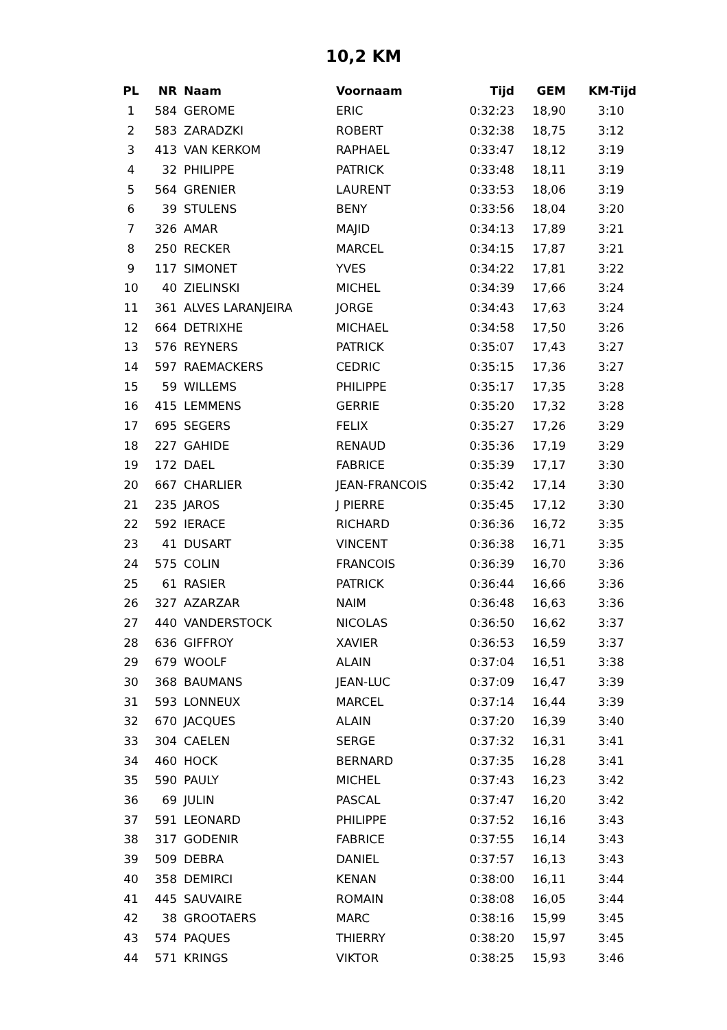10,2 KM
| PL | NR | Naam | Voornaam | Tijd | GEM | KM-Tijd |
| --- | --- | --- | --- | --- | --- | --- |
| 1 | 584 | GEROME | ERIC | 0:32:23 | 18,90 | 3:10 |
| 2 | 583 | ZARADZKI | ROBERT | 0:32:38 | 18,75 | 3:12 |
| 3 | 413 | VAN KERKOM | RAPHAEL | 0:33:47 | 18,12 | 3:19 |
| 4 | 32 | PHILIPPE | PATRICK | 0:33:48 | 18,11 | 3:19 |
| 5 | 564 | GRENIER | LAURENT | 0:33:53 | 18,06 | 3:19 |
| 6 | 39 | STULENS | BENY | 0:33:56 | 18,04 | 3:20 |
| 7 | 326 | AMAR | MAJID | 0:34:13 | 17,89 | 3:21 |
| 8 | 250 | RECKER | MARCEL | 0:34:15 | 17,87 | 3:21 |
| 9 | 117 | SIMONET | YVES | 0:34:22 | 17,81 | 3:22 |
| 10 | 40 | ZIELINSKI | MICHEL | 0:34:39 | 17,66 | 3:24 |
| 11 | 361 | ALVES LARANJEIRA | JORGE | 0:34:43 | 17,63 | 3:24 |
| 12 | 664 | DETRIXHE | MICHAEL | 0:34:58 | 17,50 | 3:26 |
| 13 | 576 | REYNERS | PATRICK | 0:35:07 | 17,43 | 3:27 |
| 14 | 597 | RAEMACKERS | CEDRIC | 0:35:15 | 17,36 | 3:27 |
| 15 | 59 | WILLEMS | PHILIPPE | 0:35:17 | 17,35 | 3:28 |
| 16 | 415 | LEMMENS | GERRIE | 0:35:20 | 17,32 | 3:28 |
| 17 | 695 | SEGERS | FELIX | 0:35:27 | 17,26 | 3:29 |
| 18 | 227 | GAHIDE | RENAUD | 0:35:36 | 17,19 | 3:29 |
| 19 | 172 | DAEL | FABRICE | 0:35:39 | 17,17 | 3:30 |
| 20 | 667 | CHARLIER | JEAN-FRANCOIS | 0:35:42 | 17,14 | 3:30 |
| 21 | 235 | JAROS | J PIERRE | 0:35:45 | 17,12 | 3:30 |
| 22 | 592 | IERACE | RICHARD | 0:36:36 | 16,72 | 3:35 |
| 23 | 41 | DUSART | VINCENT | 0:36:38 | 16,71 | 3:35 |
| 24 | 575 | COLIN | FRANCOIS | 0:36:39 | 16,70 | 3:36 |
| 25 | 61 | RASIER | PATRICK | 0:36:44 | 16,66 | 3:36 |
| 26 | 327 | AZARZAR | NAIM | 0:36:48 | 16,63 | 3:36 |
| 27 | 440 | VANDERSTOCK | NICOLAS | 0:36:50 | 16,62 | 3:37 |
| 28 | 636 | GIFFROY | XAVIER | 0:36:53 | 16,59 | 3:37 |
| 29 | 679 | WOOLF | ALAIN | 0:37:04 | 16,51 | 3:38 |
| 30 | 368 | BAUMANS | JEAN-LUC | 0:37:09 | 16,47 | 3:39 |
| 31 | 593 | LONNEUX | MARCEL | 0:37:14 | 16,44 | 3:39 |
| 32 | 670 | JACQUES | ALAIN | 0:37:20 | 16,39 | 3:40 |
| 33 | 304 | CAELEN | SERGE | 0:37:32 | 16,31 | 3:41 |
| 34 | 460 | HOCK | BERNARD | 0:37:35 | 16,28 | 3:41 |
| 35 | 590 | PAULY | MICHEL | 0:37:43 | 16,23 | 3:42 |
| 36 | 69 | JULIN | PASCAL | 0:37:47 | 16,20 | 3:42 |
| 37 | 591 | LEONARD | PHILIPPE | 0:37:52 | 16,16 | 3:43 |
| 38 | 317 | GODENIR | FABRICE | 0:37:55 | 16,14 | 3:43 |
| 39 | 509 | DEBRA | DANIEL | 0:37:57 | 16,13 | 3:43 |
| 40 | 358 | DEMIRCI | KENAN | 0:38:00 | 16,11 | 3:44 |
| 41 | 445 | SAUVAIRE | ROMAIN | 0:38:08 | 16,05 | 3:44 |
| 42 | 38 | GROOTAERS | MARC | 0:38:16 | 15,99 | 3:45 |
| 43 | 574 | PAQUES | THIERRY | 0:38:20 | 15,97 | 3:45 |
| 44 | 571 | KRINGS | VIKTOR | 0:38:25 | 15,93 | 3:46 |